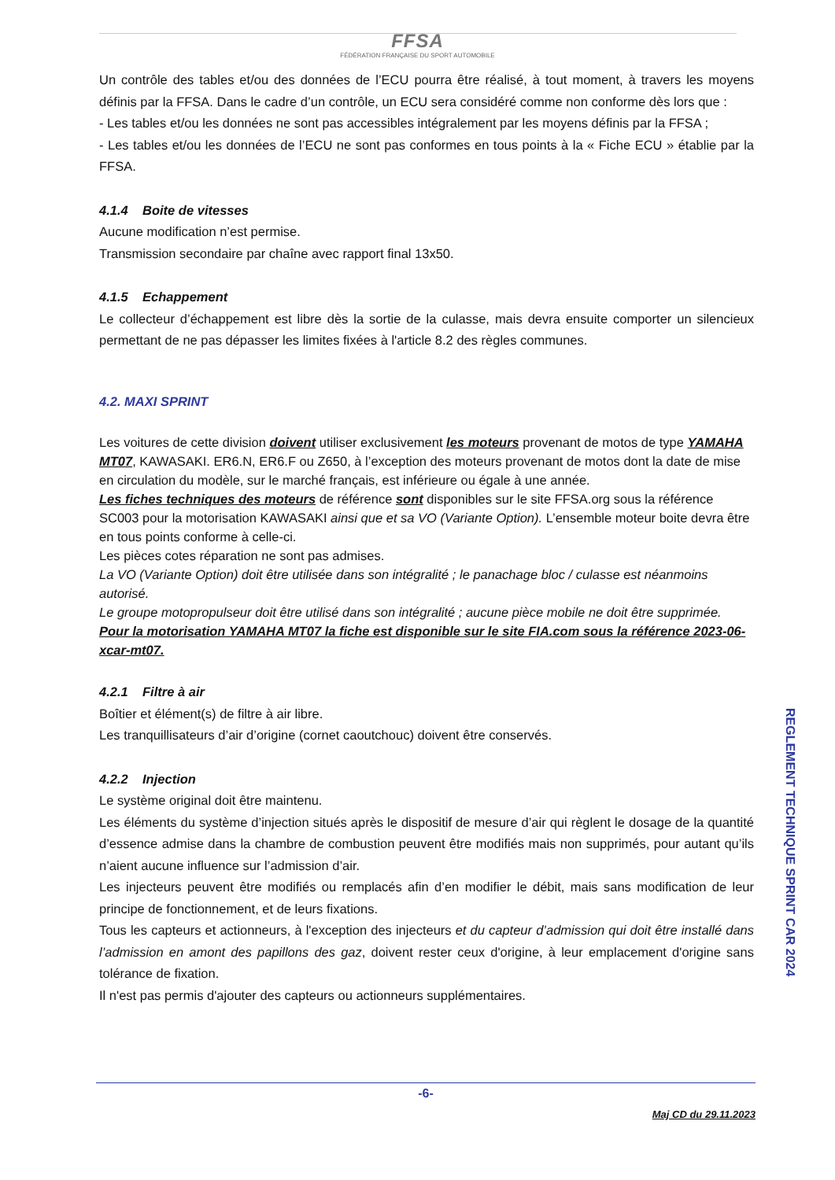FFSA
FÉDÉRATION FRANÇAISE DU SPORT AUTOMOBILE
Un contrôle des tables et/ou des données de l’ECU pourra être réalisé, à tout moment, à travers les moyens définis par la FFSA. Dans le cadre d’un contrôle, un ECU sera considéré comme non conforme dès lors que :
- Les tables et/ou les données ne sont pas accessibles intégralement par les moyens définis par la FFSA ;
- Les tables et/ou les données de l’ECU ne sont pas conformes en tous points à la « Fiche ECU » établie par la FFSA.
4.1.4 Boite de vitesses
Aucune modification n’est permise.
Transmission secondaire par chaîne avec rapport final 13x50.
4.1.5 Echappement
Le collecteur d’échappement est libre dès la sortie de la culasse, mais devra ensuite comporter un silencieux permettant de ne pas dépasser les limites fixées à l'article 8.2 des règles communes.
4.2. MAXI SPRINT
Les voitures de cette division doivent utiliser exclusivement les moteurs provenant de motos de type YAMAHA MT07, KAWASAKI. ER6.N, ER6.F ou Z650, à l’exception des moteurs provenant de motos dont la date de mise en circulation du modèle, sur le marché français, est inférieure ou égale à une année.
Les fiches techniques des moteurs de référence sont disponibles sur le site FFSA.org sous la référence SC003 pour la motorisation KAWASAKI ainsi que et sa VO (Variante Option). L’ensemble moteur boite devra être en tous points conforme à celle-ci.
Les pièces cotes réparation ne sont pas admises.
La VO (Variante Option) doit être utilisée dans son intégralité ; le panachage bloc / culasse est néanmoins autorisé.
Le groupe motopropulseur doit être utilisé dans son intégralité ; aucune pièce mobile ne doit être supprimée.
Pour la motorisation YAMAHA MT07 la fiche est disponible sur le site FIA.com sous la référence 2023-06-xcar-mt07.
4.2.1 Filtre à air
Boîtier et élément(s) de filtre à air libre.
Les tranquillisateurs d’air d’origine (cornet caoutchouc) doivent être conservés.
4.2.2 Injection
Le système original doit être maintenu.
Les éléments du système d’injection situés après le dispositif de mesure d’air qui règlent le dosage de la quantité d’essence admise dans la chambre de combustion peuvent être modifiés mais non supprimés, pour autant qu’ils n’aient aucune influence sur l’admission d’air.
Les injecteurs peuvent être modifiés ou remplacés afin d’en modifier le débit, mais sans modification de leur principe de fonctionnement, et de leurs fixations.
Tous les capteurs et actionneurs, à l'exception des injecteurs et du capteur d’admission qui doit être installé dans l’admission en amont des papillons des gaz, doivent rester ceux d'origine, à leur emplacement d'origine sans tolérance de fixation.
Il n'est pas permis d'ajouter des capteurs ou actionneurs supplémentaires.
REGLEMENT TECHNIQUE SPRINT CAR 2024
-6-
Maj CD du 29.11.2023